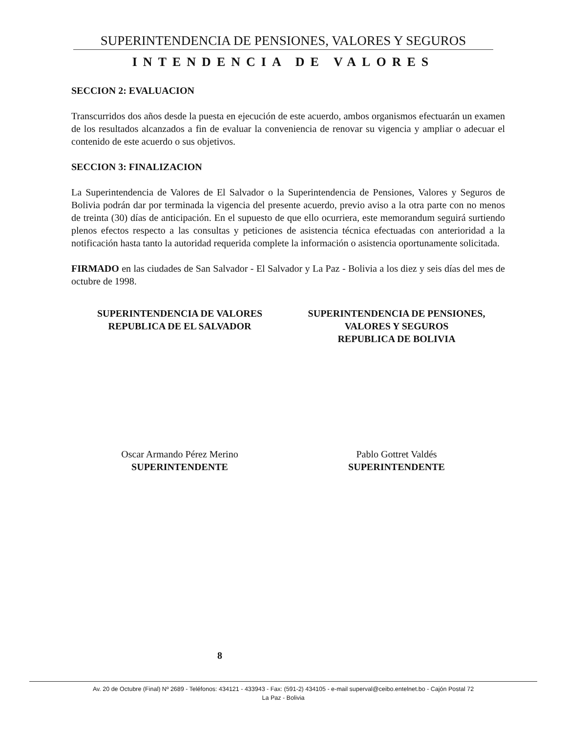SUPERINTENDENCIA DE PENSIONES, VALORES Y SEGUROS
INTENDENCIA DE VALORES
SECCION 2: EVALUACION
Transcurridos dos años desde la puesta en ejecución de este acuerdo, ambos organismos efectuarán un examen de los resultados alcanzados a fin de evaluar la conveniencia de renovar su vigencia y ampliar o adecuar el contenido de este acuerdo o sus objetivos.
SECCION 3: FINALIZACION
La Superintendencia de Valores de El Salvador o la Superintendencia de Pensiones, Valores y Seguros de Bolivia podrán dar por terminada la vigencia del presente acuerdo, previo aviso a la otra parte con no menos de treinta (30) días de anticipación. En el supuesto de que ello ocurriera, este memorandum seguirá surtiendo plenos efectos respecto a las consultas y peticiones de asistencia técnica efectuadas con anterioridad a la notificación hasta tanto la autoridad requerida complete la información o asistencia oportunamente solicitada.
FIRMADO en las ciudades de San Salvador - El Salvador y La Paz - Bolivia a los diez y seis días del mes de octubre de 1998.
SUPERINTENDENCIA DE VALORES
REPUBLICA DE EL SALVADOR
SUPERINTENDENCIA DE PENSIONES,
VALORES Y SEGUROS
REPUBLICA DE BOLIVIA
Oscar Armando Pérez Merino
SUPERINTENDENTE
Pablo Gottret Valdés
SUPERINTENDENTE
8
Av. 20 de Octubre (Final) Nº 2689 - Teléfonos: 434121 - 433943 - Fax: (591-2) 434105 - e-mail superval@ceibo.entelnet.bo - Cajón Postal 72
La Paz - Bolivia